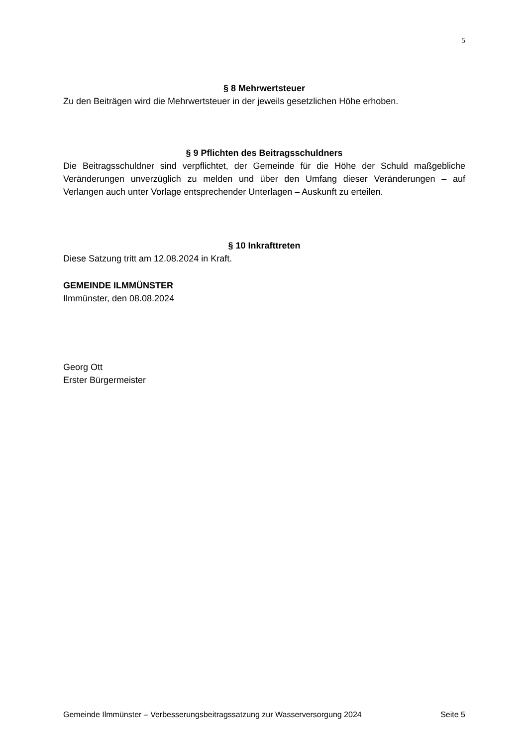5
§ 8 Mehrwertsteuer
Zu den Beiträgen wird die Mehrwertsteuer in der jeweils gesetzlichen Höhe erhoben.
§ 9 Pflichten des Beitragsschuldners
Die Beitragsschuldner sind verpflichtet, der Gemeinde für die Höhe der Schuld maßgebliche Veränderungen unverzüglich zu melden und über den Umfang dieser Veränderungen – auf Verlangen auch unter Vorlage entsprechender Unterlagen – Auskunft zu erteilen.
§ 10 Inkrafttreten
Diese Satzung tritt am 12.08.2024 in Kraft.
GEMEINDE ILMMÜNSTER
Ilmmünster, den 08.08.2024
Georg Ott
Erster Bürgermeister
Gemeinde Ilmmünster – Verbesserungsbeitragssatzung zur Wasserversorgung 2024 Seite 5